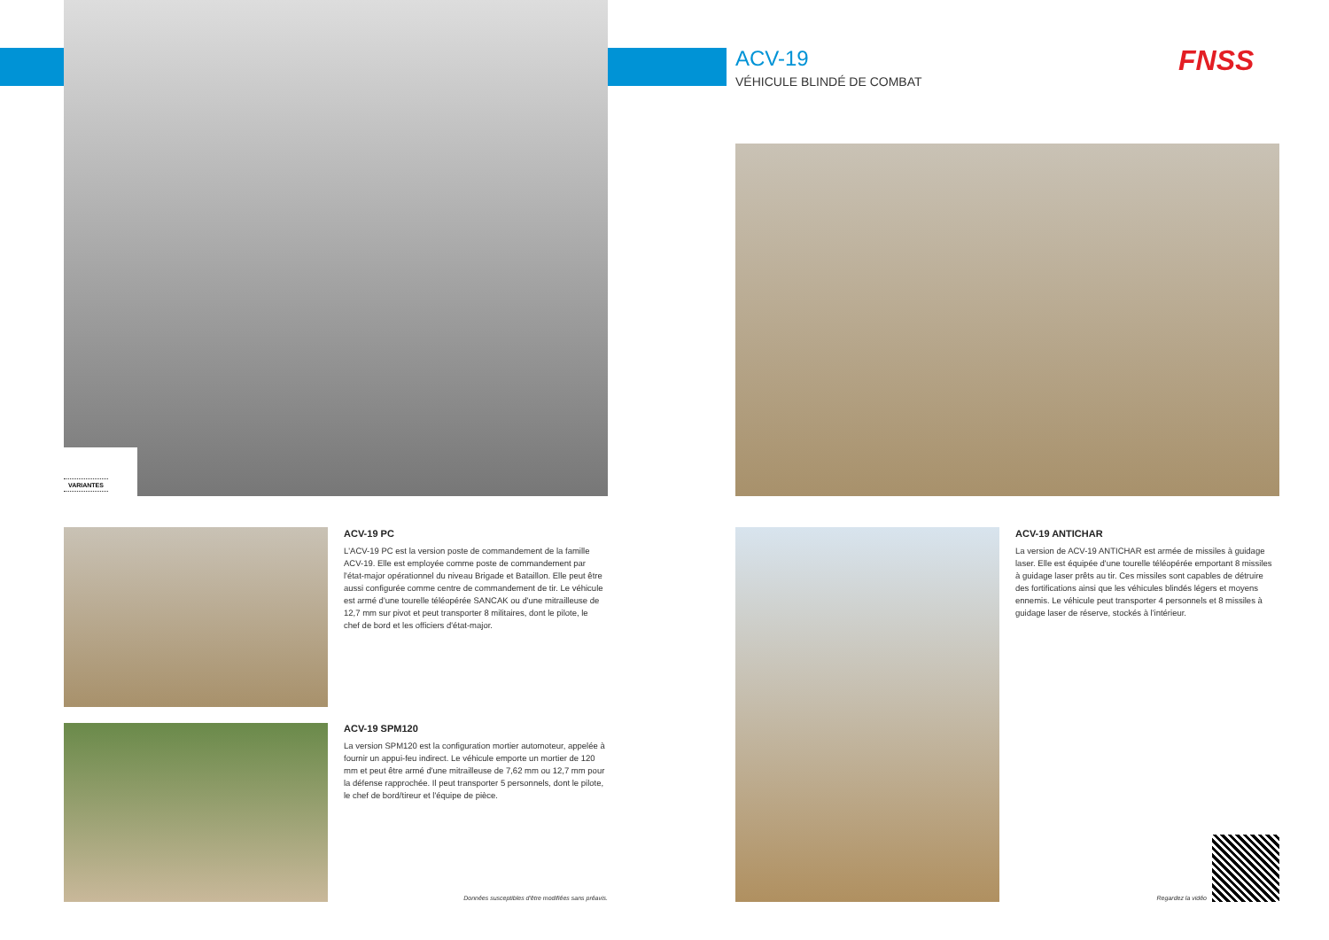VARIANTES
ACV-19
VÉHICULE BLINDÉ DE COMBAT
FNSS
ACV-19 PC
L'ACV-19 PC est la version poste de commandement de la famille ACV-19. Elle est employée comme poste de commandement par l'état-major opérationnel du niveau Brigade et Bataillon. Elle peut être aussi configurée comme centre de commandement de tir. Le véhicule est armé d'une tourelle téléopérée SANCAK ou d'une mitrailleuse de 12,7 mm sur pivot et peut transporter 8 militaires, dont le pilote, le chef de bord et les officiers d'état-major.
ACV-19 SPM120
La version SPM120 est la configuration mortier automoteur, appelée à fournir un appui-feu indirect. Le véhicule emporte un mortier de 120 mm et peut être armé d'une mitrailleuse de 7,62 mm ou 12,7 mm pour la défense rapprochée. Il peut transporter 5 personnels, dont le pilote, le chef de bord/tireur et l'équipe de pièce.
ACV-19 ANTICHAR
La version de ACV-19 ANTICHAR est armée de missiles à guidage laser. Elle est équipée d'une tourelle téléopérée emportant 8 missiles à guidage laser prêts au tir. Ces missiles sont capables de détruire des fortifications ainsi que les véhicules blindés légers et moyens ennemis. Le véhicule peut transporter 4 personnels et 8 missiles à guidage laser de réserve, stockés à l'intérieur.
Données susceptibles d'être modifiées sans préavis.
Regardez la vidéo